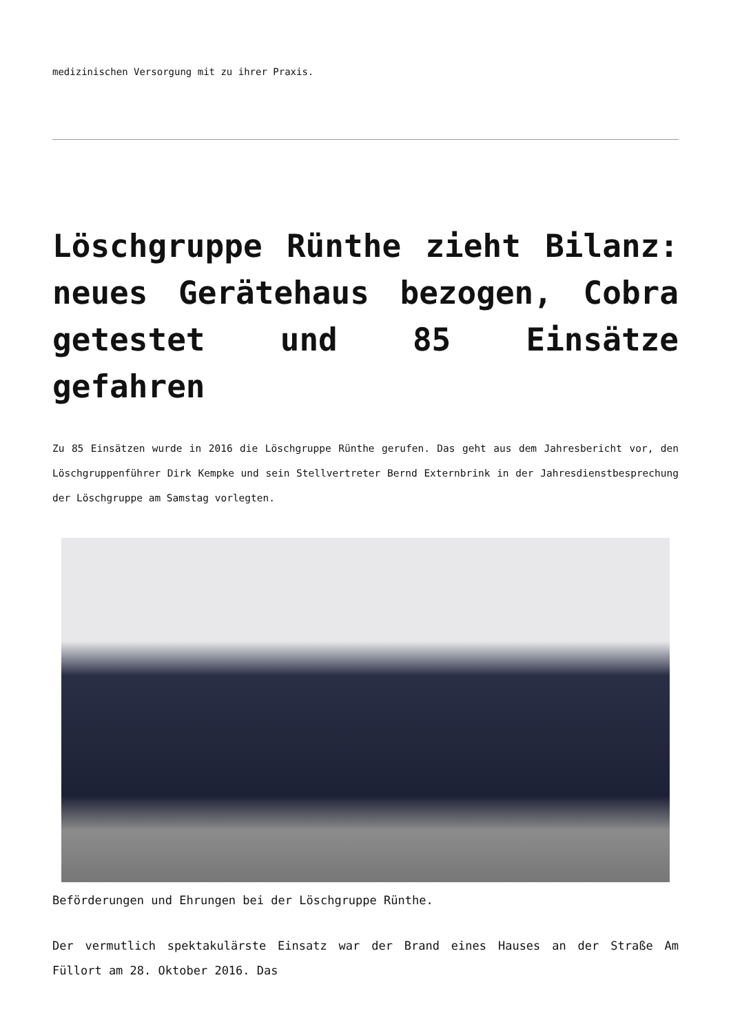medizinischen Versorgung mit zu ihrer Praxis.
Löschgruppe Rünthe zieht Bilanz: neues Gerätehaus bezogen, Cobra getestet und 85 Einsätze gefahren
Zu 85 Einsätzen wurde in 2016 die Löschgruppe Rünthe gerufen. Das geht aus dem Jahresbericht vor, den Löschgruppenführer Dirk Kempke und sein Stellvertreter Bernd Externbrink in der Jahresdienstbesprechung der Löschgruppe am Samstag vorlegten.
Beförderungen und Ehrungen bei der Löschgruppe Rünthe.
Der vermutlich spektakulärste Einsatz war der Brand eines Hauses an der Straße Am Füllort am 28. Oktober 2016. Das